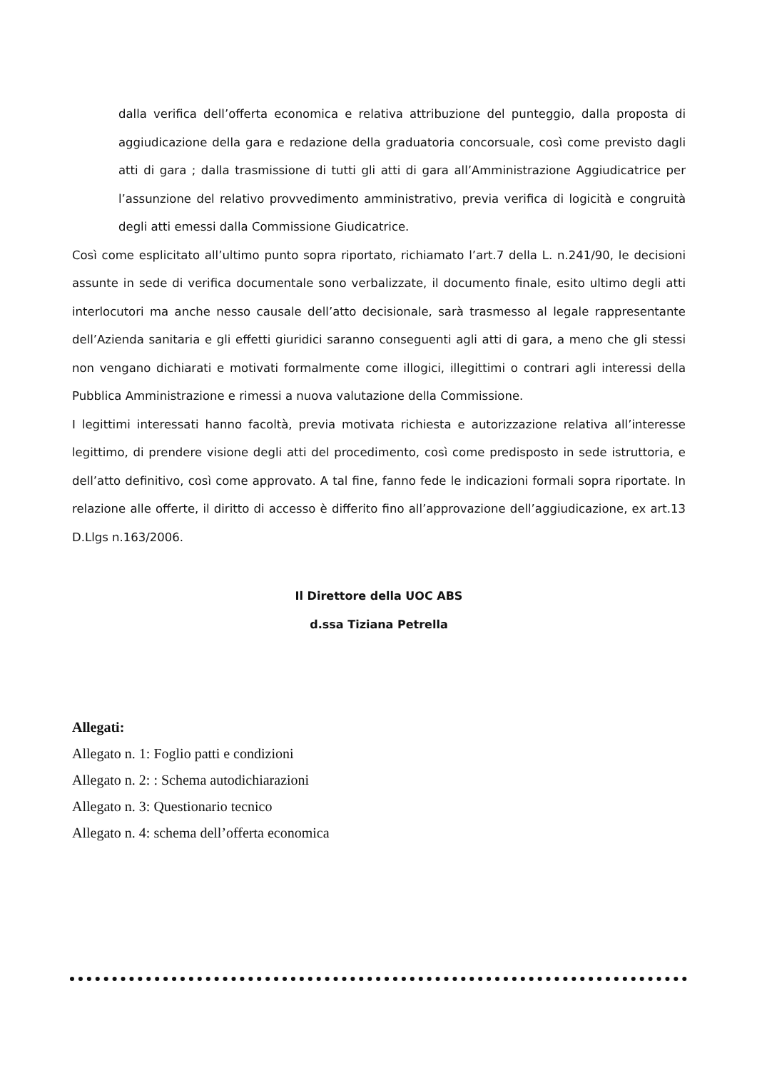dalla verifica dell’offerta economica e relativa attribuzione del punteggio, dalla proposta di aggiudicazione della gara e redazione della graduatoria concorsuale, così come previsto dagli atti di gara ; dalla trasmissione di tutti gli atti di gara all’Amministrazione Aggiudicatrice per l’assunzione del relativo provvedimento amministrativo, previa verifica di logicità e congruità degli atti emessi dalla Commissione Giudicatrice.
Così come esplicitato all’ultimo punto sopra riportato, richiamato l’art.7 della L. n.241/90, le decisioni assunte in sede di verifica documentale sono verbalizzate, il documento finale, esito ultimo degli atti interlocutori ma anche nesso causale dell’atto decisionale, sarà trasmesso al legale rappresentante dell’Azienda sanitaria e gli effetti giuridici saranno conseguenti agli atti di gara, a meno che gli stessi non vengano dichiarati e motivati formalmente come illogici, illegittimi o contrari agli interessi della Pubblica Amministrazione e rimessi a nuova valutazione della Commissione.
I legittimi interessati hanno facoltà, previa motivata richiesta e autorizzazione relativa all’interesse legittimo, di prendere visione degli atti del procedimento, così come predisposto in sede istruttoria, e dell’atto definitivo, così come approvato. A tal fine, fanno fede le indicazioni formali sopra riportate. In relazione alle offerte, il diritto di accesso è differito fino all’approvazione dell’aggiudicazione, ex art.13 D.Llgs n.163/2006.
Il Direttore della UOC ABS
d.ssa Tiziana Petrella
Allegati:
Allegato n. 1: Foglio patti e condizioni
Allegato n. 2: : Schema autodichiarazioni
Allegato n. 3: Questionario tecnico
Allegato n. 4: schema dell’offerta economica